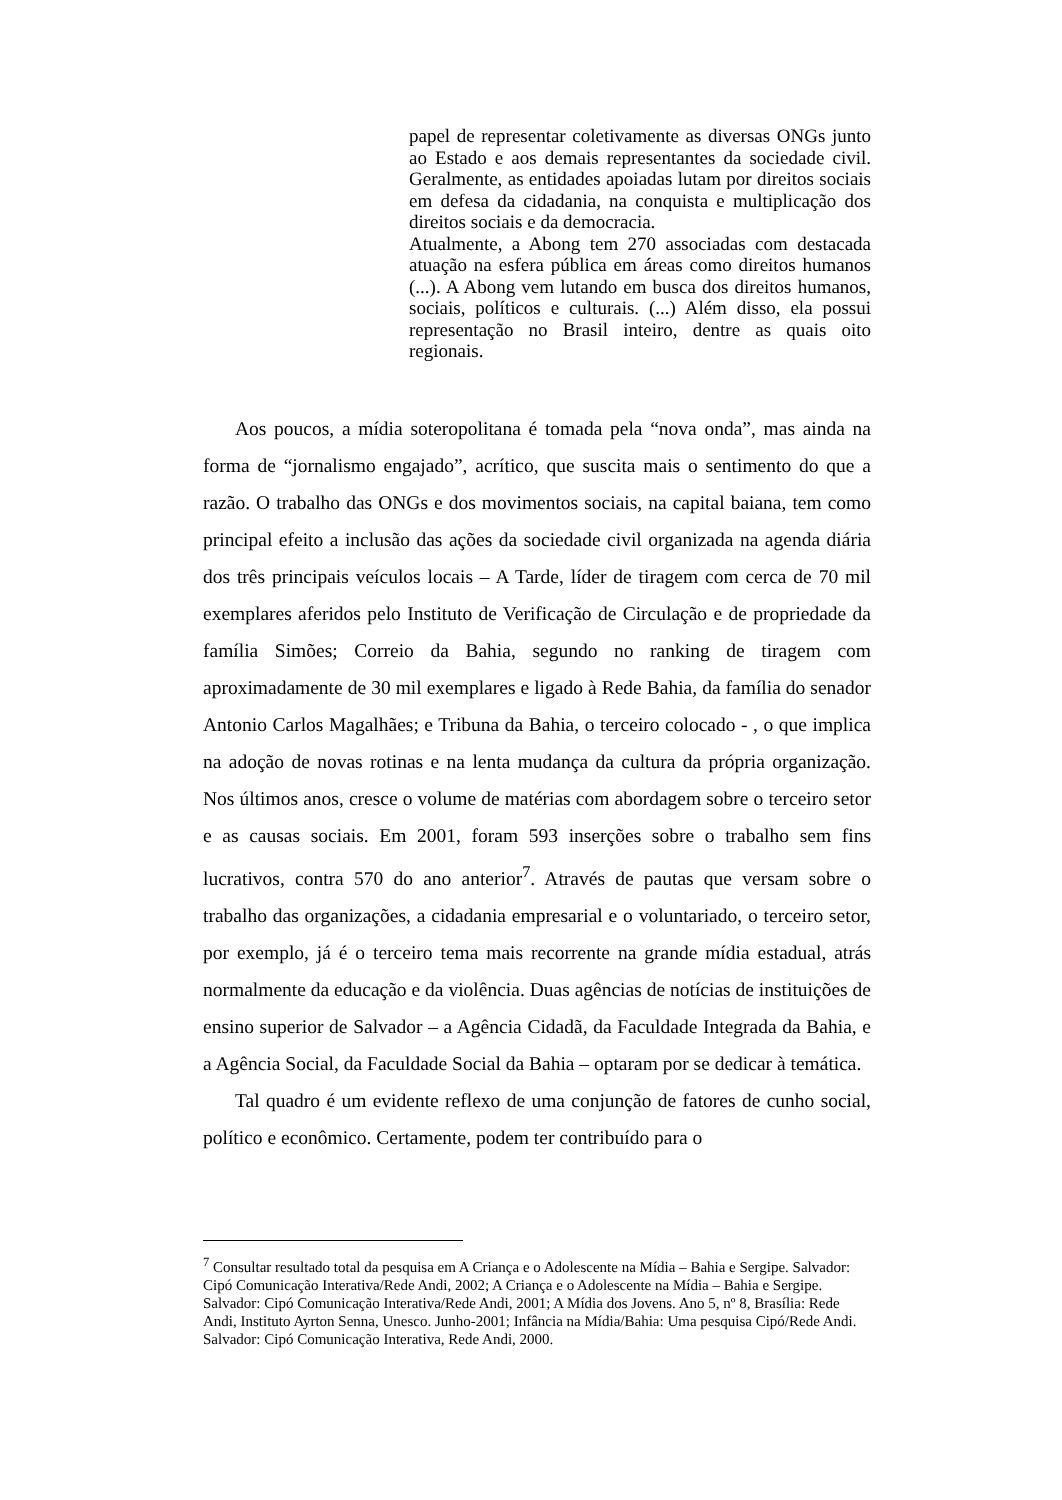papel de representar coletivamente as diversas ONGs junto ao Estado e aos demais representantes da sociedade civil. Geralmente, as entidades apoiadas lutam por direitos sociais em defesa da cidadania, na conquista e multiplicação dos direitos sociais e da democracia.
Atualmente, a Abong tem 270 associadas com destacada atuação na esfera pública em áreas como direitos humanos (...). A Abong vem lutando em busca dos direitos humanos, sociais, políticos e culturais. (...) Além disso, ela possui representação no Brasil inteiro, dentre as quais oito regionais.
Aos poucos, a mídia soteropolitana é tomada pela “nova onda”, mas ainda na forma de “jornalismo engajado”, acrítico, que suscita mais o sentimento do que a razão. O trabalho das ONGs e dos movimentos sociais, na capital baiana, tem como principal efeito a inclusão das ações da sociedade civil organizada na agenda diária dos três principais veículos locais – A Tarde, líder de tiragem com cerca de 70 mil exemplares aferidos pelo Instituto de Verificação de Circulação e de propriedade da família Simões; Correio da Bahia, segundo no ranking de tiragem com aproximadamente de 30 mil exemplares e ligado à Rede Bahia, da família do senador Antonio Carlos Magalhães; e Tribuna da Bahia, o terceiro colocado - , o que implica na adoção de novas rotinas e na lenta mudança da cultura da própria organização. Nos últimos anos, cresce o volume de matérias com abordagem sobre o terceiro setor e as causas sociais. Em 2001, foram 593 inserções sobre o trabalho sem fins lucrativos, contra 570 do ano anterior<sup>7</sup>. Através de pautas que versam sobre o trabalho das organizações, a cidadania empresarial e o voluntariado, o terceiro setor, por exemplo, já é o terceiro tema mais recorrente na grande mídia estadual, atrás normalmente da educação e da violência. Duas agências de notícias de instituições de ensino superior de Salvador – a Agência Cidadã, da Faculdade Integrada da Bahia, e a Agência Social, da Faculdade Social da Bahia – optaram por se dedicar à temática.
Tal quadro é um evidente reflexo de uma conjunção de fatores de cunho social, político e econômico. Certamente, podem ter contribuído para o
<sup>7</sup> Consultar resultado total da pesquisa em A Criança e o Adolescente na Mídia – Bahia e Sergipe. Salvador: Cipó Comunicação Interativa/Rede Andi, 2002; A Criança e o Adolescente na Mídia – Bahia e Sergipe. Salvador: Cipó Comunicação Interativa/Rede Andi, 2001; A Mídia dos Jovens. Ano 5, nº 8, Brasília: Rede Andi, Instituto Ayrton Senna, Unesco. Junho-2001; Infância na Mídia/Bahia: Uma pesquisa Cipó/Rede Andi. Salvador: Cipó Comunicação Interativa, Rede Andi, 2000.